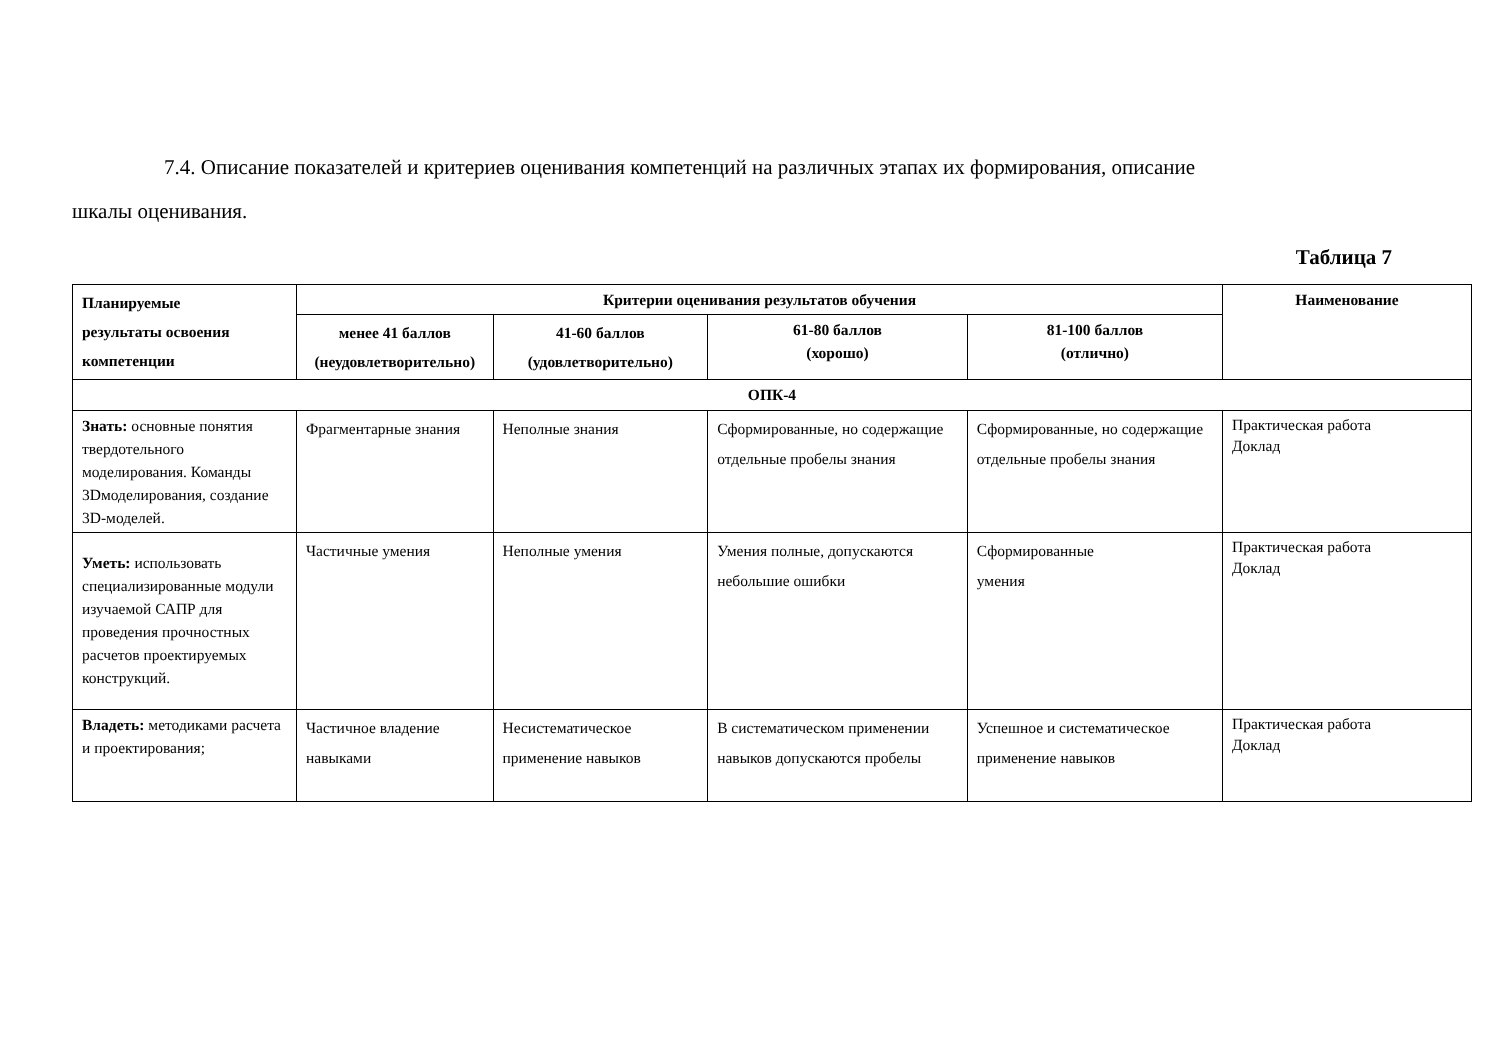7.4. Описание показателей и критериев оценивания компетенций на различных этапах их формирования, описание
шкалы оценивания.
Таблица 7
| Планируемые результаты освоения компетенции | Критерии оценивания результатов обучения | | | | Наименование |
| --- | --- | --- | --- | --- | --- |
| | менее 41 баллов (неудовлетворительно) | 41-60 баллов (удовлетворительно) | 61-80 баллов (хорошо) | 81-100 баллов (отлично) | |
| ОПК-4 | | | | | |
| Знать: основные понятия твердотельного моделирования. Команды 3Dмоделирования, создание 3D-моделей. | Фрагментарные знания | Неполные знания | Сформированные, но содержащие отдельные пробелы знания | Сформированные, но содержащие отдельные пробелы знания | Практическая работа Доклад |
| Уметь: использовать специализированные модули изучаемой САПР для проведения прочностных расчетов проектируемых конструкций. | Частичные умения | Неполные умения | Умения полные, допускаются небольшие ошибки | Сформированные умения | Практическая работа Доклад |
| Владеть: методиками расчета и проектирования; | Частичное владение навыками | Несистематическое применение навыков | В систематическом применении навыков допускаются пробелы | Успешное и систематическое применение навыков | Практическая работа Доклад |